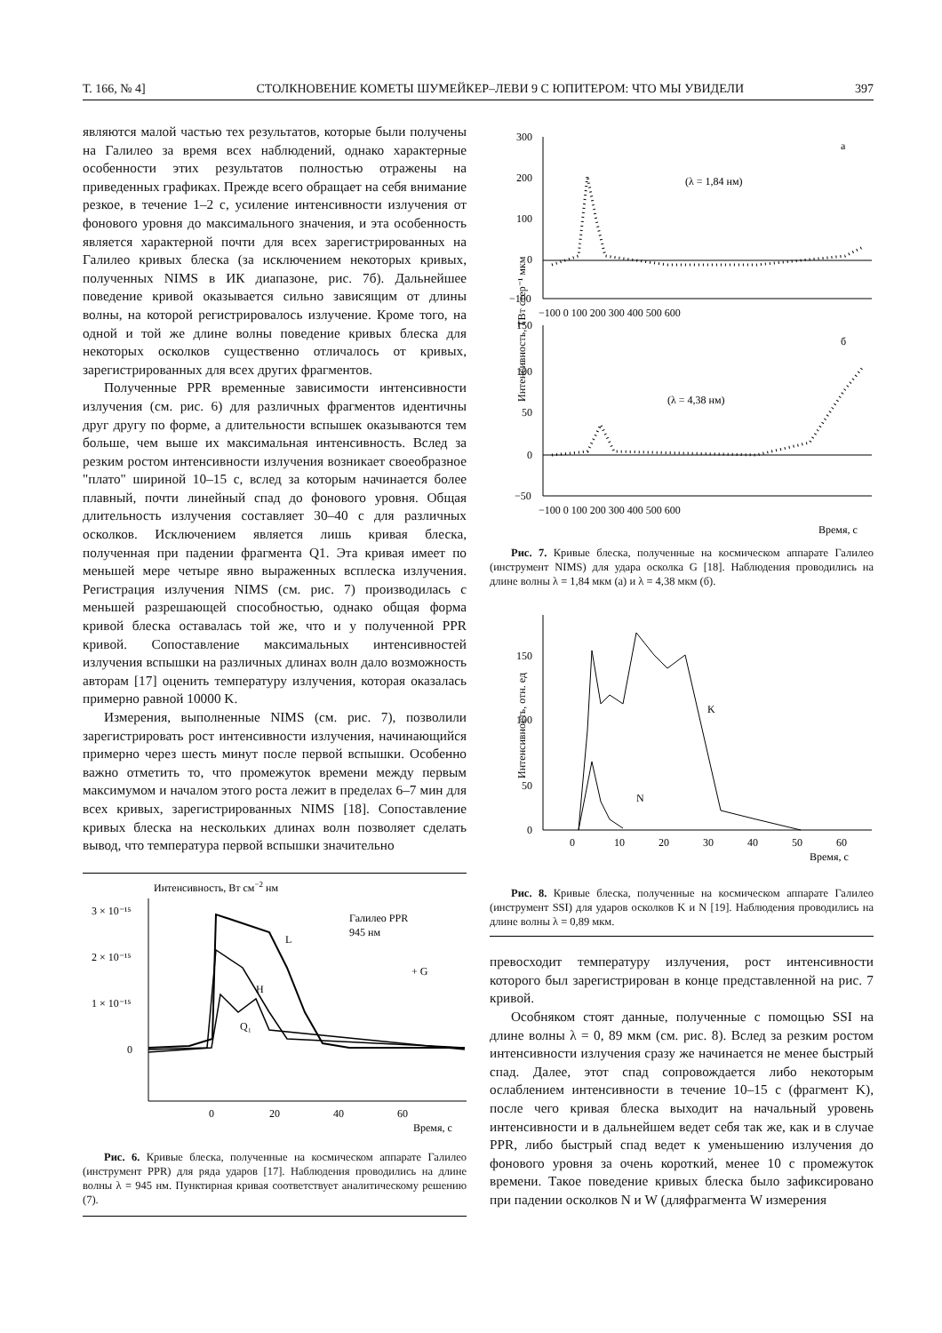Т. 166, № 4] СТОЛКНОВЕНИЕ КОМЕТЫ ШУМЕЙКЕР–ЛЕВИ 9 С ЮПИТЕРОМ: ЧТО МЫ УВИДЕЛИ 397
являются малой частью тех результатов, которые были получены на Галилео за время всех наблюдений, однако характерные особенности этих результатов полностью отражены на приведенных графиках. Прежде всего обращает на себя внимание резкое, в течение 1–2 с, усиление интенсивности излучения от фонового уровня до максимального значения, и эта особенность является характерной почти для всех зарегистрированных на Галилео кривых блеска (за исключением некоторых кривых, полученных NIMS в ИК диапазоне, рис. 7б). Дальнейшее поведение кривой оказывается сильно зависящим от длины волны, на которой регистрировалось излучение. Кроме того, на одной и той же длине волны поведение кривых блеска для некоторых осколков существенно отличалось от кривых, зарегистрированных для всех других фрагментов.
Полученные PPR временные зависимости интенсивности излучения (см. рис. 6) для различных фрагментов идентичны друг другу по форме, а длительности вспышек оказываются тем больше, чем выше их максимальная интенсивность. Вслед за резким ростом интенсивности излучения возникает своеобразное "плато" шириной 10–15 с, вслед за которым начинается более плавный, почти линейный спад до фонового уровня. Общая длительность излучения составляет 30–40 с для различных осколков. Исключением является лишь кривая блеска, полученная при падении фрагмента Q1. Эта кривая имеет по меньшей мере четыре явно выраженных всплеска излучения. Регистрация излучения NIMS (см. рис. 7) производилась с меньшей разрешающей способностью, однако общая форма кривой блеска оставалась той же, что и у полученной PPR кривой. Сопоставление максимальных интенсивностей излучения вспышки на различных длинах волн дало возможность авторам [17] оценить температуру излучения, которая оказалась примерно равной 10000 K.
Измерения, выполненные NIMS (см. рис. 7), позволили зарегистрировать рост интенсивности излучения, начинающийся примерно через шесть минут после первой вспышки. Особенно важно отметить то, что промежуток времени между первым максимумом и началом этого роста лежит в пределах 6–7 мин для всех кривых, зарегистрированных NIMS [18]. Сопоставление кривых блеска на нескольких длинах волн позволяет сделать вывод, что температура первой вспышки значительно
Интенсивность, Вт см−2 нм
3 × 10⁻¹⁵
2 × 10⁻¹⁵
1 × 10⁻¹⁵
0
0
20
40
60
Время, с
Галилео PPR
945 нм
+ G
L
H
Q₁
Рис. 6. Кривые блеска, полученные на космическом аппарате Галилео (инструмент PPR) для ряда ударов [17]. Наблюдения проводились на длине волны λ = 945 нм. Пунктирная кривая соответствует аналитическому решению (7).
Интенсивность, ТВт стер⁻¹ мкм
300
200
100
0
−100
−100 0 100 200 300 400 500 600
а
(λ = 1,84 нм)
150
100
50
0
−50
−100 0 100 200 300 400 500 600
б
(λ = 4,38 нм)
Время, с
Рис. 7. Кривые блеска, полученные на космическом аппарате Галилео (инструмент NIMS) для удара осколка G [18]. Наблюдения проводились на длине волны λ = 1,84 мкм (а) и λ = 4,38 мкм (б).
Интенсивность, отн. ед
150
100
50
0
0
10
20
30
40
50
60
Время, с
K
N
Рис. 8. Кривые блеска, полученные на космическом аппарате Галилео (инструмент SSI) для ударов осколков K и N [19]. Наблюдения проводились на длине волны λ = 0,89 мкм.
превосходит температуру излучения, рост интенсивности которого был зарегистрирован в конце представленной на рис. 7 кривой.
Особняком стоят данные, полученные с помощью SSI на длине волны λ = 0, 89 мкм (см. рис. 8). Вслед за резким ростом интенсивности излучения сразу же начинается не менее быстрый спад. Далее, этот спад сопровождается либо некоторым ослаблением интенсивности в течение 10–15 с (фрагмент K), после чего кривая блеска выходит на начальный уровень интенсивности и в дальнейшем ведет себя так же, как и в случае PPR, либо быстрый спад ведет к уменьшению излучения до фонового уровня за очень короткий, менее 10 с промежуток времени. Такое поведение кривых блеска было зафиксировано при падении осколков N и W (дляфрагмента W измерения